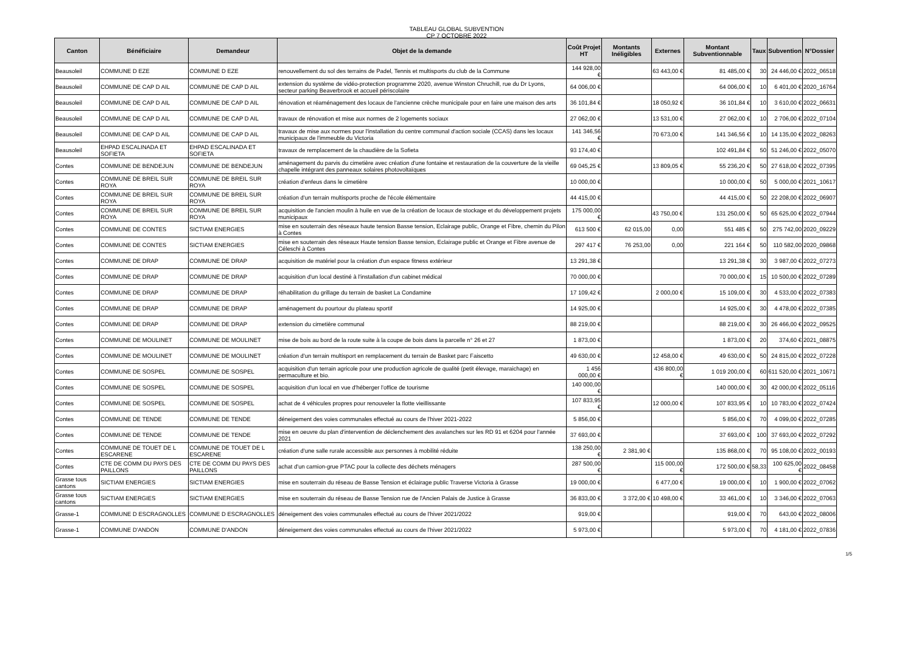TABLEAU GLOBAL SUBVENTION
CP 7 OCTOBRE 2022
| Canton | Bénéficiaire | Demandeur | Objet de la demande | Coût Projet HT | Montants Inéligibles | Externes | Montant Subventionnable | Taux | Subvention | N°Dossier |
| --- | --- | --- | --- | --- | --- | --- | --- | --- | --- | --- |
| Beausoleil | COMMUNE D EZE | COMMUNE D EZE | renouvellement du sol des terrains de Padel, Tennis et multisports du club de la Commune | 144 928,00 € | | 63 443,00 € | 81 485,00 € | 30 | 24 446,00 € | 2022_06518 |
| Beausoleil | COMMUNE DE CAP D AIL | COMMUNE DE CAP D AIL | extension du système de vidéo-protection programme 2020, avenue Winston Chruchill, rue du Dr Lyons, secteur parking Beaverbrook et accueil périscolaire | 64 006,00 € | | | 64 006,00 € | 10 | 6 401,00 € | 2020_16764 |
| Beausoleil | COMMUNE DE CAP D AIL | COMMUNE DE CAP D AIL | rénovation et réaménagement des locaux de l'ancienne crèche municipale pour en faire une maison des arts | 36 101,84 € | | 18 050,92 € | 36 101,84 € | 10 | 3 610,00 € | 2022_06631 |
| Beausoleil | COMMUNE DE CAP D AIL | COMMUNE DE CAP D AIL | travaux de rénovation et mise aux normes de 2 logements sociaux | 27 062,00 € | | 13 531,00 € | 27 062,00 € | 10 | 2 706,00 € | 2022_07104 |
| Beausoleil | COMMUNE DE CAP D AIL | COMMUNE DE CAP D AIL | travaux de mise aux normes pour l'installation du centre communal d'action sociale (CCAS) dans les locaux municipaux de l'immeuble du Victoria | 141 346,56 € | | 70 673,00 € | 141 346,56 € | 10 | 14 135,00 € | 2022_08263 |
| Beausoleil | EHPAD ESCALINADA ET SOFIETA | EHPAD ESCALINADA ET SOFIETA | travaux de remplacement de la chaudière de la Sofieta | 93 174,40 € | | | 102 491,84 € | 50 | 51 246,00 € | 2022_05070 |
| Contes | COMMUNE DE BENDEJUN | COMMUNE DE BENDEJUN | aménagement du parvis du cimetière avec création d'une fontaine et restauration de la couverture de la vieille chapelle intégrant des panneaux solaires photovoltaïques | 69 045,25 € | | 13 809,05 € | 55 236,20 € | 50 | 27 618,00 € | 2022_07395 |
| Contes | COMMUNE DE BREIL SUR ROYA | COMMUNE DE BREIL SUR ROYA | création d'enfeus dans le cimetière | 10 000,00 € | | | 10 000,00 € | 50 | 5 000,00 € | 2021_10617 |
| Contes | COMMUNE DE BREIL SUR ROYA | COMMUNE DE BREIL SUR ROYA | création d'un terrain multisports proche de l'école élémentaire | 44 415,00 € | | | 44 415,00 € | 50 | 22 208,00 € | 2022_06907 |
| Contes | COMMUNE DE BREIL SUR ROYA | COMMUNE DE BREIL SUR ROYA | acquisition de l'ancien moulin à huile en vue de la création de locaux de stockage et du développement projets municipaux | 175 000,00 € | | 43 750,00 € | 131 250,00 € | 50 | 65 625,00 € | 2022_07944 |
| Contes | COMMUNE DE CONTES | SICTIAM ENERGIES | mise en souterrain des réseaux haute tension Basse tension, Eclairage public, Orange et Fibre, chemin du Pilon à Contes | 613 500 € | 62 015,00 | 0,00 | 551 485 € | 50 | 275 742,00 | 2020_09229 |
| Contes | COMMUNE DE CONTES | SICTIAM ENERGIES | mise en souterrain des réseaux Haute tension Basse tension, Eclairage public et Orange et Fibre avenue de Céleschi à Contes | 297 417 € | 76 253,00 | 0,00 | 221 164 € | 50 | 110 582,00 | 2020_09868 |
| Contes | COMMUNE DE DRAP | COMMUNE DE DRAP | acquisition de matériel pour la création d'un espace fitness extérieur | 13 291,38 € | | | 13 291,38 € | 30 | 3 987,00 € | 2022_07273 |
| Contes | COMMUNE DE DRAP | COMMUNE DE DRAP | acquisition d'un local destiné à l'installation d'un cabinet médical | 70 000,00 € | | | 70 000,00 € | 15 | 10 500,00 € | 2022_07289 |
| Contes | COMMUNE DE DRAP | COMMUNE DE DRAP | réhabilitation du grillage du terrain de basket La Condamine | 17 109,42 € | | 2 000,00 € | 15 109,00 € | 30 | 4 533,00 € | 2022_07383 |
| Contes | COMMUNE DE DRAP | COMMUNE DE DRAP | aménagement du pourtour du plateau sportif | 14 925,00 € | | | 14 925,00 € | 30 | 4 478,00 € | 2022_07385 |
| Contes | COMMUNE DE DRAP | COMMUNE DE DRAP | extension du cimetière communal | 88 219,00 € | | | 88 219,00 € | 30 | 26 466,00 € | 2022_09525 |
| Contes | COMMUNE DE MOULINET | COMMUNE DE MOULINET | mise de bois au bord de la route suite à la coupe de bois dans la parcelle n° 26 et 27 | 1 873,00 € | | | 1 873,00 € | 20 | 374,60 € | 2021_08875 |
| Contes | COMMUNE DE MOULINET | COMMUNE DE MOULINET | création d'un terrain multisport en remplacement du terrain de Basket parc Faiscetto | 49 630,00 € | | 12 458,00 € | 49 630,00 € | 50 | 24 815,00 € | 2022_07228 |
| Contes | COMMUNE DE SOSPEL | COMMUNE DE SOSPEL | acquisition d'un terrain agricole pour une production agricole de qualité (petit élevage, maraichage) en permaculture et bio. | 1 456 000,00 € | | 436 800,00 € | 1 019 200,00 € | 60 | 611 520,00 € | 2021_10671 |
| Contes | COMMUNE DE SOSPEL | COMMUNE DE SOSPEL | acquisition d'un local en vue d'héberger l'office de tourisme | 140 000,00 € | | | 140 000,00 € | 30 | 42 000,00 € | 2022_05116 |
| Contes | COMMUNE DE SOSPEL | COMMUNE DE SOSPEL | achat de 4 véhicules propres pour renouveler la flotte vieillissante | 107 833,95 € | | 12 000,00 € | 107 833,95 € | 10 | 10 783,00 € | 2022_07424 |
| Contes | COMMUNE DE TENDE | COMMUNE DE TENDE | déneigement des voies communales effectué au cours de l'hiver 2021-2022 | 5 856,00 € | | | 5 856,00 € | 70 | 4 099,00 € | 2022_07285 |
| Contes | COMMUNE DE TENDE | COMMUNE DE TENDE | mise en oeuvre du plan d'intervention de déclenchement des avalanches sur les RD 91 et 6204 pour l'année 2021 | 37 693,00 € | | | 37 693,00 € | 100 | 37 693,00 € | 2022_07292 |
| Contes | COMMUNE DE TOUET DE L ESCARENE | COMMUNE DE TOUET DE L ESCARENE | création d'une salle rurale accessible aux personnes à mobilité réduite | 138 250,00 € | 2 381,90 € | | 135 868,00 € | 70 | 95 108,00 € | 2022_00193 |
| Contes | CTE DE COMM DU PAYS DES PAILLONS | CTE DE COMM DU PAYS DES PAILLONS | achat d'un camion-grue PTAC pour la collecte des déchets ménagers | 287 500,00 € | | 115 000,00 € | 172 500,00 € | 58,33 | 100 625,00 € | 2022_08458 |
| Grasse tous cantons | SICTIAM ENERGIES | SICTIAM ENERGIES | mise en souterrain du réseau de Basse Tension et éclairage public Traverse Victoria à Grasse | 19 000,00 € | | 6 477,00 € | 19 000,00 € | 10 | 1 900,00 € | 2022_07062 |
| Grasse tous cantons | SICTIAM ENERGIES | SICTIAM ENERGIES | mise en souterrain du réseau de Basse Tension rue de l'Ancien Palais de Justice à Grasse | 36 833,00 € | 3 372,00 € | 10 498,00 € | 33 461,00 € | 10 | 3 346,00 € | 2022_07063 |
| Grasse-1 | COMMUNE D ESCRAGNOLLES | COMMUNE D ESCRAGNOLLES | déneigement des voies communales effectué au cours de l'hiver 2021/2022 | 919,00 € | | | 919,00 € | 70 | 643,00 € | 2022_08006 |
| Grasse-1 | COMMUNE D'ANDON | COMMUNE D'ANDON | déneigement des voies communales effectué au cours de l'hiver 2021/2022 | 5 973,00 € | | | 5 973,00 € | 70 | 4 181,00 € | 2022_07836 |
1/5